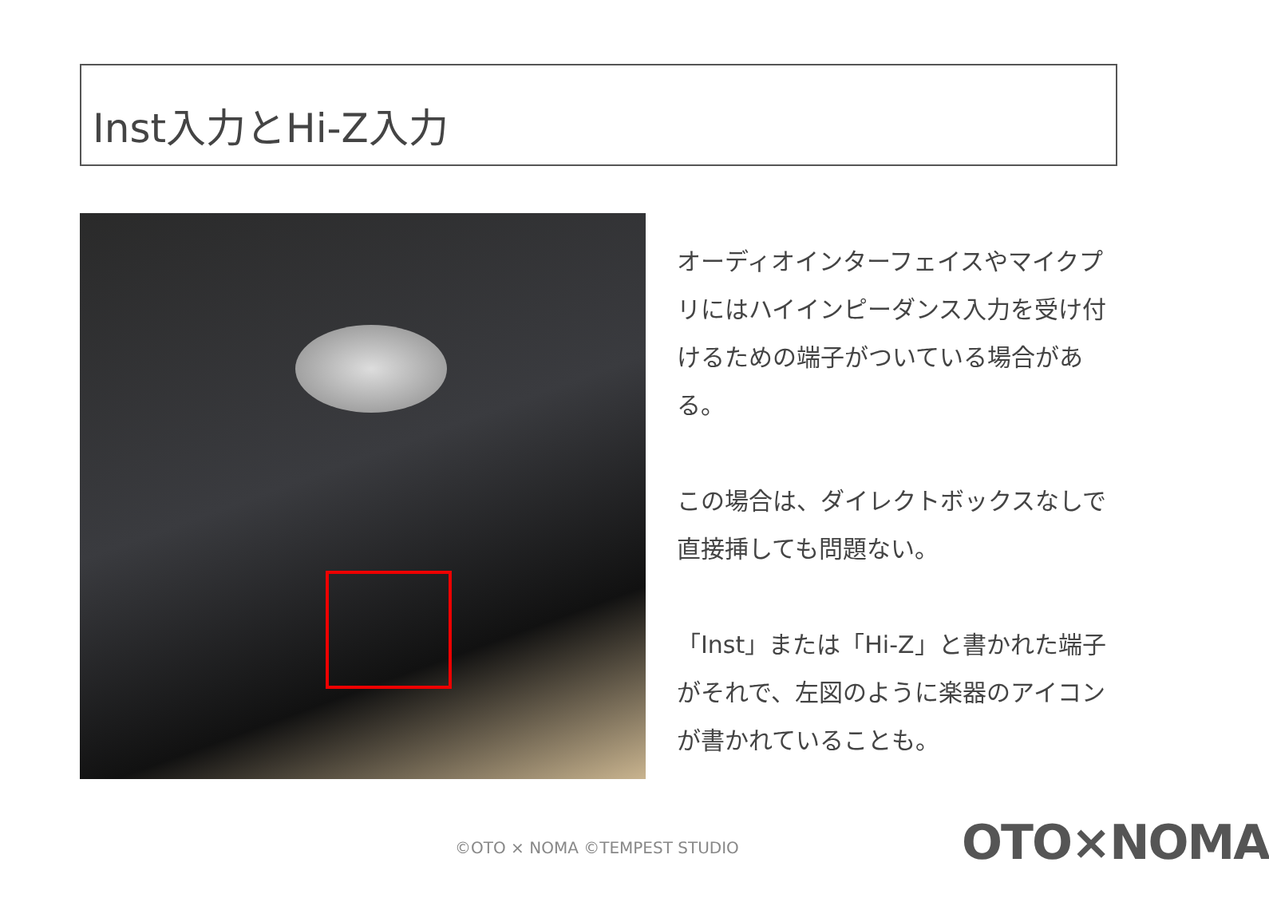Inst入力とHi-Z入力
オーディオインターフェイスやマイクプリにはハイインピーダンス入力を受け付けるための端子がついている場合がある。
この場合は、ダイレクトボックスなしで直接挿しても問題ない。
「Inst」または「Hi-Z」と書かれた端子がそれで、左図のように楽器のアイコンが書かれていることも。
©OTO × NOMA ©TEMPEST STUDIO OTO×NOMA